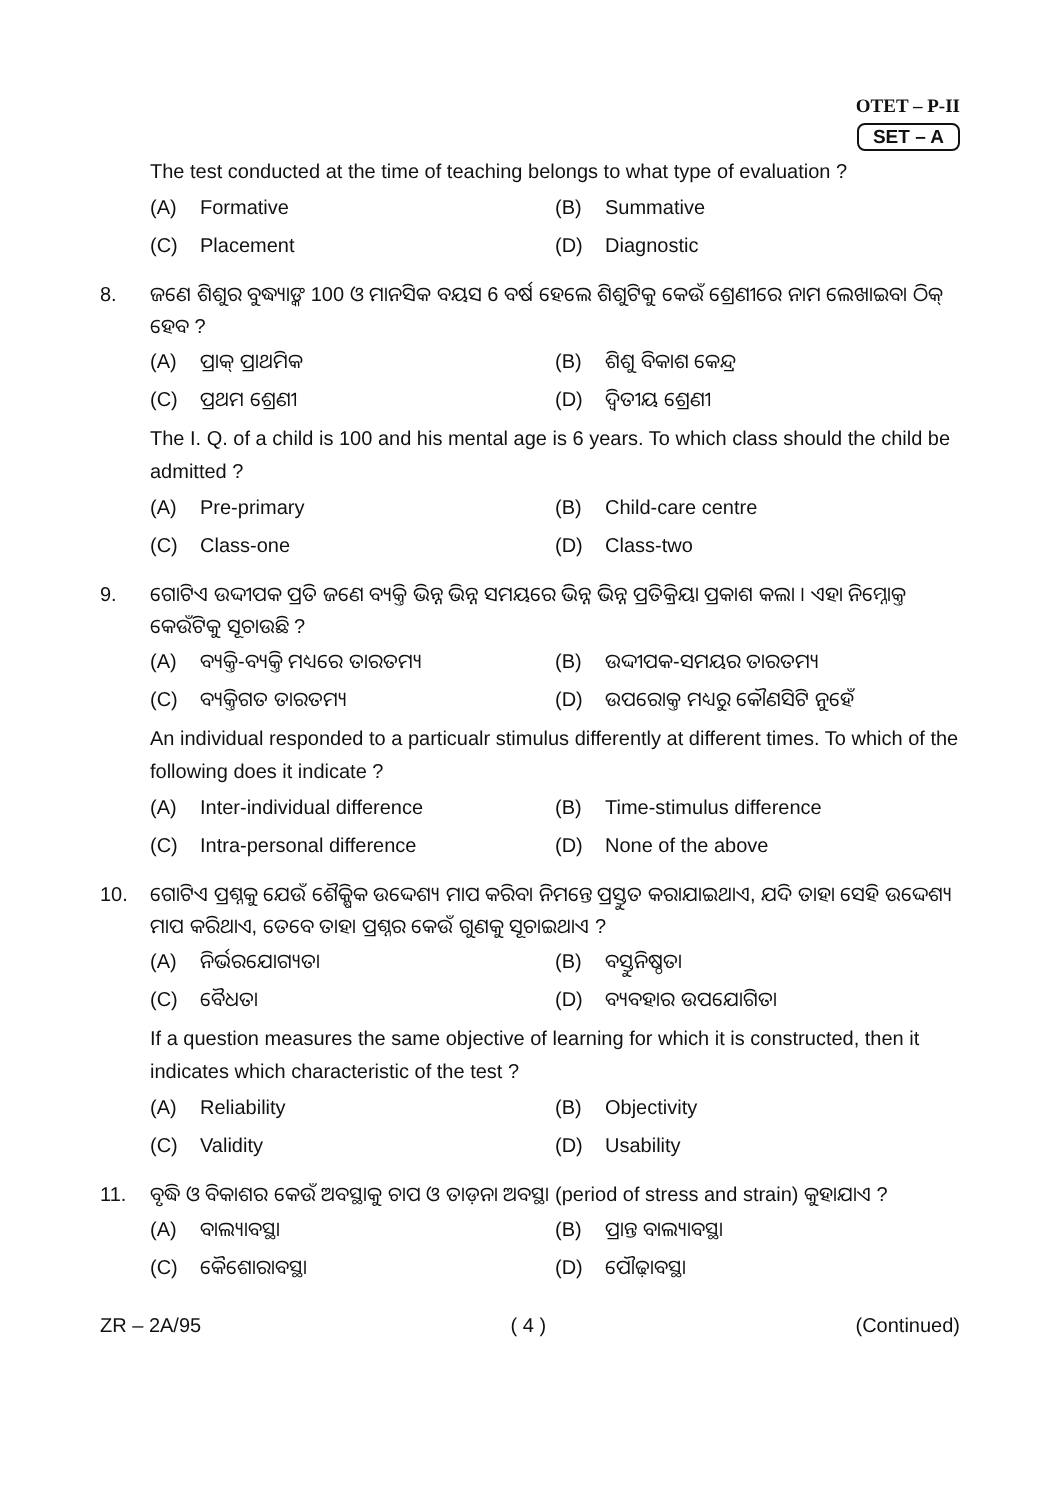OTET – P-II
SET – A
The test conducted at the time of teaching belongs to what type of evaluation ?
(A) Formative
(B) Summative
(C) Placement
(D) Diagnostic
8. ଜଣେ ଶିଶୁର ବୁଦ୍ଧ୍ୟାଙ୍କ 100 ଓ ମାନସିକ ବୟସ 6 ବର୍ଷ ହେଲେ ଶିଶୁଟିକୁ କେଉଁ ଶ୍ରେଣୀରେ ନାମ ଲେଖାଇବା ଠିକ୍ ହେବ ?
(A) ପ୍ରାକ୍ ପ୍ରାଥମିକ
(B) ଶିଶୁ ବିକାଶ କେନ୍ଦ୍ର
(C) ପ୍ରଥମ ଶ୍ରେଣୀ
(D) ଦ୍ୱିତୀୟ ଶ୍ରେଣୀ
The I. Q. of a child is 100 and his mental age is 6 years. To which class should the child be admitted ?
(A) Pre-primary
(B) Child-care centre
(C) Class-one
(D) Class-two
9. ଗୋଟିଏ ଉଦ୍ଦୀପକ ପ୍ରତି ଜଣେ ବ୍ୟକ୍ତି ଭିନ୍ନ ଭିନ୍ନ ସମୟରେ ଭିନ୍ନ ଭିନ୍ନ ପ୍ରତିକ୍ରିୟା ପ୍ରକାଶ କଲା । ଏହା ନିମ୍ନୋକ୍ତ କେଉଁଟିକୁ ସୂଚାଉଛି ?
(A) ବ୍ୟକ୍ତି-ବ୍ୟକ୍ତି ମଧ୍ୟରେ ତାରତମ୍ୟ
(B) ଉଦ୍ଦୀପକ-ସମୟର ତାରତମ୍ୟ
(C) ବ୍ୟକ୍ତିଗତ ତାରତମ୍ୟ
(D) ଉପରୋକ୍ତ ମଧ୍ୟରୁ କୌଣସିଟି ନୁହେଁ
An individual responded to a particualr stimulus differently at different times. To which of the following does it indicate ?
(A) Inter-individual difference
(B) Time-stimulus difference
(C) Intra-personal difference
(D) None of the above
10. ଗୋଟିଏ ପ୍ରଶ୍ନକୁ ଯେଉଁ ଶୈକ୍ଷିକ ଉଦ୍ଦେଶ୍ୟ ମାପ କରିବା ନିମନ୍ତେ ପ୍ରସ୍ତୁତ କରାଯାଇଥାଏ, ଯଦି ତାହା ସେହି ଉଦ୍ଦେଶ୍ୟ ମାପ କରିଥାଏ, ତେବେ ତାହା ପ୍ରଶ୍ନର କେଉଁ ଗୁଣକୁ ସୂଚାଇଥାଏ ?
(A) ନିର୍ଭରଯୋଗ୍ୟତା
(B) ବସ୍ତୁନିଷ୍ଠତା
(C) ବୈଧତା
(D) ବ୍ୟବହାର ଉପଯୋଗିତା
If a question measures the same objective of learning for which it is constructed, then it indicates which characteristic of the test ?
(A) Reliability
(B) Objectivity
(C) Validity
(D) Usability
11. ବୃଦ୍ଧି ଓ ବିକାଶର କେଉଁ ଅବସ୍ଥାକୁ ଚାପ ଓ ତାଡ଼ନା ଅବସ୍ଥା (period of stress and strain) କୁହାଯାଏ ?
(A) ବାଲ୍ୟାବସ୍ଥା
(B) ପ୍ରାନ୍ତ ବାଲ୍ୟାବସ୍ଥା
(C) କୈଶୋରାବସ୍ଥା
(D) ପୌଢ଼ାବସ୍ଥା
ZR – 2A/95 ( 4 ) (Continued)